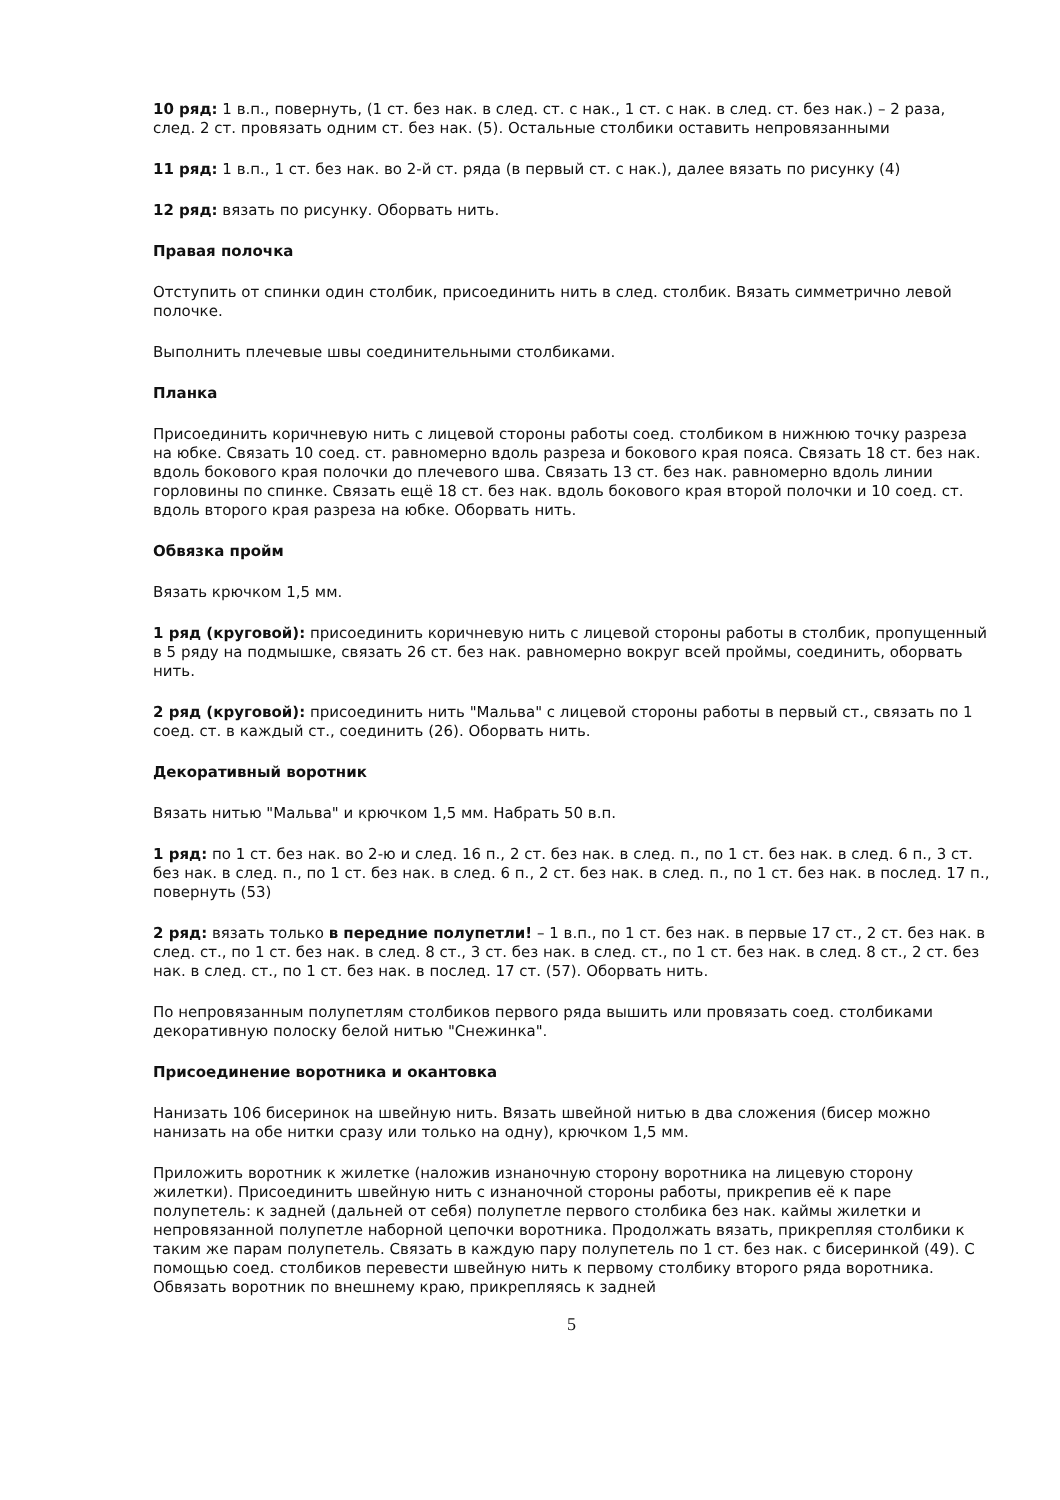10 ряд: 1 в.п., повернуть, (1 ст. без нак. в след. ст. с нак., 1 ст. с нак. в след. ст. без нак.) – 2 раза, след. 2 ст. провязать одним ст. без нак. (5). Остальные столбики оставить непровязанными
11 ряд: 1 в.п., 1 ст. без нак. во 2-й ст. ряда (в первый ст. с нак.), далее вязать по рисунку (4)
12 ряд: вязать по рисунку. Оборвать нить.
Правая полочка
Отступить от спинки один столбик, присоединить нить в след. столбик. Вязать симметрично левой полочке.
Выполнить плечевые швы соединительными столбиками.
Планка
Присоединить коричневую нить с лицевой стороны работы соед. столбиком в нижнюю точку разреза на юбке. Связать 10 соед. ст. равномерно вдоль разреза и бокового края пояса. Связать 18 ст. без нак. вдоль бокового края полочки до плечевого шва. Связать 13 ст. без нак. равномерно вдоль линии горловины по спинке. Связать ещё 18 ст. без нак. вдоль бокового края второй полочки и 10 соед. ст. вдоль второго края разреза на юбке. Оборвать нить.
Обвязка пройм
Вязать крючком 1,5 мм.
1 ряд (круговой): присоединить коричневую нить с лицевой стороны работы в столбик, пропущенный в 5 ряду на подмышке, связать 26 ст. без нак. равномерно вокруг всей проймы, соединить, оборвать нить.
2 ряд (круговой): присоединить нить "Мальва" с лицевой стороны работы в первый ст., связать по 1 соед. ст. в каждый ст., соединить (26). Оборвать нить.
Декоративный воротник
Вязать нитью "Мальва" и крючком 1,5 мм. Набрать 50 в.п.
1 ряд: по 1 ст. без нак. во 2-ю и след. 16 п., 2 ст. без нак. в след. п., по 1 ст. без нак. в след. 6 п., 3 ст. без нак. в след. п., по 1 ст. без нак. в след. 6 п., 2 ст. без нак. в след. п., по 1 ст. без нак. в послед. 17 п., повернуть (53)
2 ряд: вязать только в передние полупетли! – 1 в.п., по 1 ст. без нак. в первые 17 ст., 2 ст. без нак. в след. ст., по 1 ст. без нак. в след. 8 ст., 3 ст. без нак. в след. ст., по 1 ст. без нак. в след. 8 ст., 2 ст. без нак. в след. ст., по 1 ст. без нак. в послед. 17 ст. (57). Оборвать нить.
По непровязанным полупетлям столбиков первого ряда вышить или провязать соед. столбиками декоративную полоску белой нитью "Снежинка".
Присоединение воротника и окантовка
Нанизать 106 бисеринок на швейную нить. Вязать швейной нитью в два сложения (бисер можно нанизать на обе нитки сразу или только на одну), крючком 1,5 мм.
Приложить воротник к жилетке (наложив изнаночную сторону воротника на лицевую сторону жилетки). Присоединить швейную нить с изнаночной стороны работы, прикрепив её к паре полупетель: к задней (дальней от себя) полупетле первого столбика без нак. каймы жилетки и непровязанной полупетле наборной цепочки воротника. Продолжать вязать, прикрепляя столбики к таким же парам полупетель. Связать в каждую пару полупетель по 1 ст. без нак. с бисеринкой (49). С помощью соед. столбиков перевести швейную нить к первому столбику второго ряда воротника. Обвязать воротник по внешнему краю, прикрепляясь к задней
5